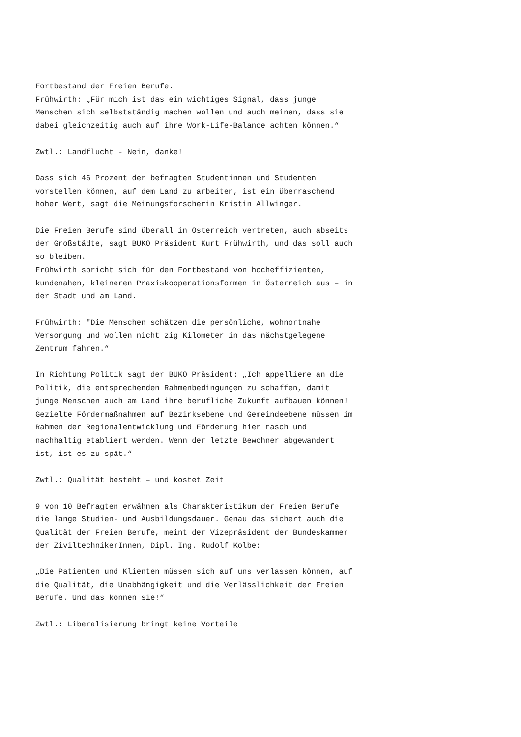Fortbestand der Freien Berufe. Frühwirth: „Für mich ist das ein wichtiges Signal, dass junge Menschen sich selbstständig machen wollen und auch meinen, dass sie dabei gleichzeitig auch auf ihre Work-Life-Balance achten können.“ Zwtl.: Landflucht - Nein, danke! Dass sich 46 Prozent der befragten Studentinnen und Studenten vorstellen können, auf dem Land zu arbeiten, ist ein überraschend hoher Wert, sagt die Meinungsforscherin Kristin Allwinger. Die Freien Berufe sind überall in Österreich vertreten, auch abseits der Großstädte, sagt BUKO Präsident Kurt Frühwirth, und das soll auch so bleiben. Frühwirth spricht sich für den Fortbestand von hocheffizienten, kundenahen, kleineren Praxiskooperationsformen in Österreich aus – in der Stadt und am Land. Frühwirth: "Die Menschen schätzen die persönliche, wohnortnahe Versorgung und wollen nicht zig Kilometer in das nächstgelegene Zentrum fahren.“ In Richtung Politik sagt der BUKO Präsident: „Ich appelliere an die Politik, die entsprechenden Rahmenbedingungen zu schaffen, damit junge Menschen auch am Land ihre berufliche Zukunft aufbauen können! Gezielte Fördermaßnahmen auf Bezirksebene und Gemeindeebene müssen im Rahmen der Regionalentwicklung und Förderung hier rasch und nachhaltig etabliert werden. Wenn der letzte Bewohner abgewandert ist, ist es zu spät.“ Zwtl.: Qualität besteht – und kostet Zeit 9 von 10 Befragten erwähnen als Charakteristikum der Freien Berufe die lange Studien- und Ausbildungsdauer. Genau das sichert auch die Qualität der Freien Berufe, meint der Vizepräsident der Bundeskammer der ZiviltechnikerInnen, Dipl. Ing. Rudolf Kolbe: „Die Patienten und Klienten müssen sich auf uns verlassen können, auf die Qualität, die Unabhängigkeit und die Verlässlichkeit der Freien Berufe. Und das können sie!“ Zwtl.: Liberalisierung bringt keine Vorteile